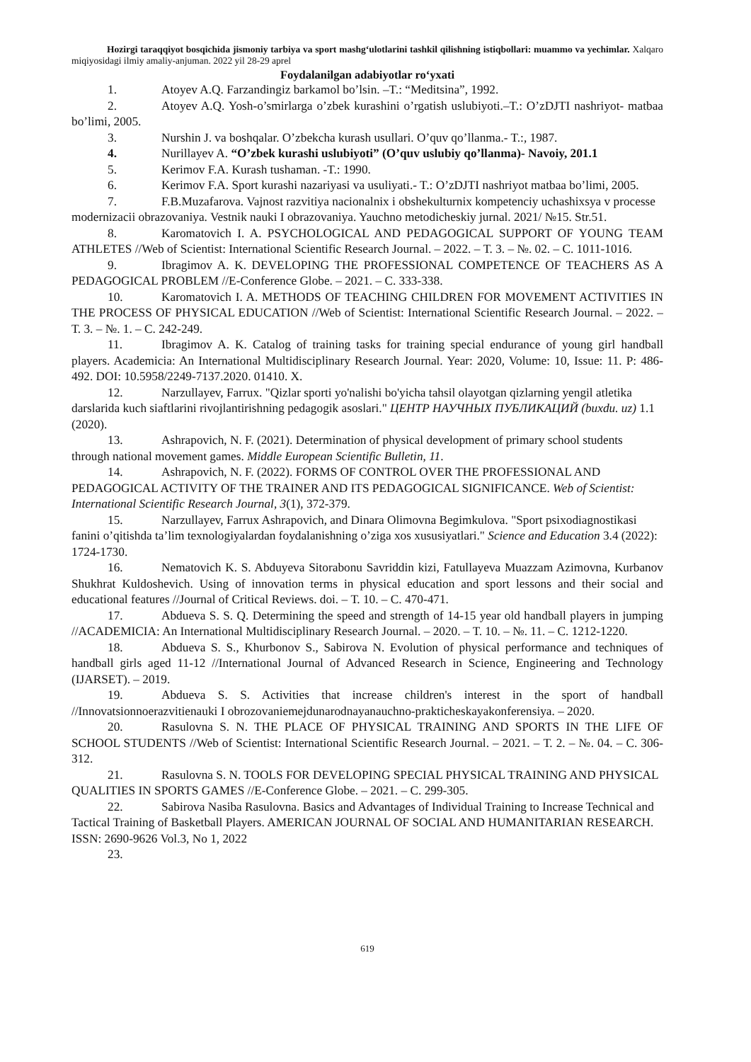Hozirgi taraqqiyot bosqichida jismoniy tarbiya va sport mashg‘ulotlarini tashkil qilishning istiqbollari: muammo va yechimlar. Xalqaro miqiyosidagi ilmiy amaliy-anjuman. 2022 yil 28-29 aprel
Foydalanilgan adabiyotlar ro‘yxati
1. Atoyev A.Q. Farzandingiz barkamol bo’lsin. –T.: “Meditsina”, 1992.
2. Atoyev A.Q. Yosh-o’smirlarga o’zbek kurashini o’rgatish uslubiyoti.–T.: O’zDJTI nashriyot- matbaa bo’limi, 2005.
3. Nurshin J. va boshqalar. O’zbekcha kurash usullari. O’quv qo’llanma.- T.:, 1987.
4. Nurillayev A. “O’zbek kurashi uslubiyoti” (O’quv uslubiy qo’llanma)- Navoiy, 201.1
5. Kerimov F.A. Kurash tushaman. -T.: 1990.
6. Kerimov F.A. Sport kurashi nazariyasi va usuliyati.- T.: O’zDJTI nashriyot matbaa bo’limi, 2005.
7. F.B.Muzafarova. Vajnost razvitiya nacionalnix i obshekulturnix kompetenciy uchashixsya v processe modernizacii obrazovaniya. Vestnik nauki I obrazovaniya. Yauchno metodicheskiy jurnal. 2021/ №15. Str.51.
8. Karomatovich I. A. PSYCHOLOGICAL AND PEDAGOGICAL SUPPORT OF YOUNG TEAM ATHLETES //Web of Scientist: International Scientific Research Journal. – 2022. – Т. 3. – №. 02. – С. 1011-1016.
9. Ibragimov A. K. DEVELOPING THE PROFESSIONAL COMPETENCE OF TEACHERS AS A PEDAGOGICAL PROBLEM //E-Conference Globe. – 2021. – С. 333-338.
10. Karomatovich I. A. METHODS OF TEACHING CHILDREN FOR MOVEMENT ACTIVITIES IN THE PROCESS OF PHYSICAL EDUCATION //Web of Scientist: International Scientific Research Journal. – 2022. – Т. 3. – №. 1. – С. 242-249.
11. Ibragimov A. K. Catalog of training tasks for training special endurance of young girl handball players. Academicia: An International Multidisciplinary Research Journal. Year: 2020, Volume: 10, Issue: 11. P: 486-492. DOI: 10.5958/2249-7137.2020. 01410. X.
12. Narzullayev, Farrux. "Qizlar sporti yo'nalishi bo'yicha tahsil olayotgan qizlarning yengil atletika darslarida kuch siaftlarini rivojlantirishning pedagogik asoslari." ЦЕНТР НАУЧНЫХ ПУБЛИКАЦИЙ (buxdu. uz) 1.1 (2020).
13. Ashrapovich, N. F. (2021). Determination of physical development of primary school students through national movement games. Middle European Scientific Bulletin, 11.
14. Ashrapovich, N. F. (2022). FORMS OF CONTROL OVER THE PROFESSIONAL AND PEDAGOGICAL ACTIVITY OF THE TRAINER AND ITS PEDAGOGICAL SIGNIFICANCE. Web of Scientist: International Scientific Research Journal, 3(1), 372-379.
15. Narzullayev, Farrux Ashrapovich, and Dinara Olimovna Begimkulova. "Sport psixodiagnostikasi fanini o’qitishda ta’lim texnologiyalardan foydalanishning o’ziga xos xususiyatlari." Science and Education 3.4 (2022): 1724-1730.
16. Nematovich K. S. Abduyeva Sitorabonu Savriddin kizi, Fatullayeva Muazzam Azimovna, Kurbanov Shukhrat Kuldoshevich. Using of innovation terms in physical education and sport lessons and their social and educational features //Journal of Critical Reviews. doi. – Т. 10. – С. 470-471.
17. Abdueva S. S. Q. Determining the speed and strength of 14-15 year old handball players in jumping //ACADEMICIA: An International Multidisciplinary Research Journal. – 2020. – Т. 10. – №. 11. – С. 1212-1220.
18. Abdueva S. S., Khurbonov S., Sabirova N. Evolution of physical performance and techniques of handball girls aged 11-12 //International Journal of Advanced Research in Science, Engineering and Technology (IJARSET). – 2019.
19. Abdueva S. S. Activities that increase children's interest in the sport of handball //Innovatsionnoerazvitienauki I obrozovaniemejdunarodnayanauchno-prakticheskayakonferensiya. – 2020.
20. Rasulovna S. N. THE PLACE OF PHYSICAL TRAINING AND SPORTS IN THE LIFE OF SCHOOL STUDENTS //Web of Scientist: International Scientific Research Journal. – 2021. – Т. 2. – №. 04. – С. 306-312.
21. Rasulovna S. N. TOOLS FOR DEVELOPING SPECIAL PHYSICAL TRAINING AND PHYSICAL QUALITIES IN SPORTS GAMES //E-Conference Globe. – 2021. – С. 299-305.
22. Sabirova Nasiba Rasulovna. Basics and Advantages of Individual Training to Increase Technical and Tactical Training of Basketball Players. AMERICAN JOURNAL OF SOCIAL AND HUMANITARIAN RESEARCH. ISSN: 2690-9626 Vol.3, No 1, 2022
23.
619